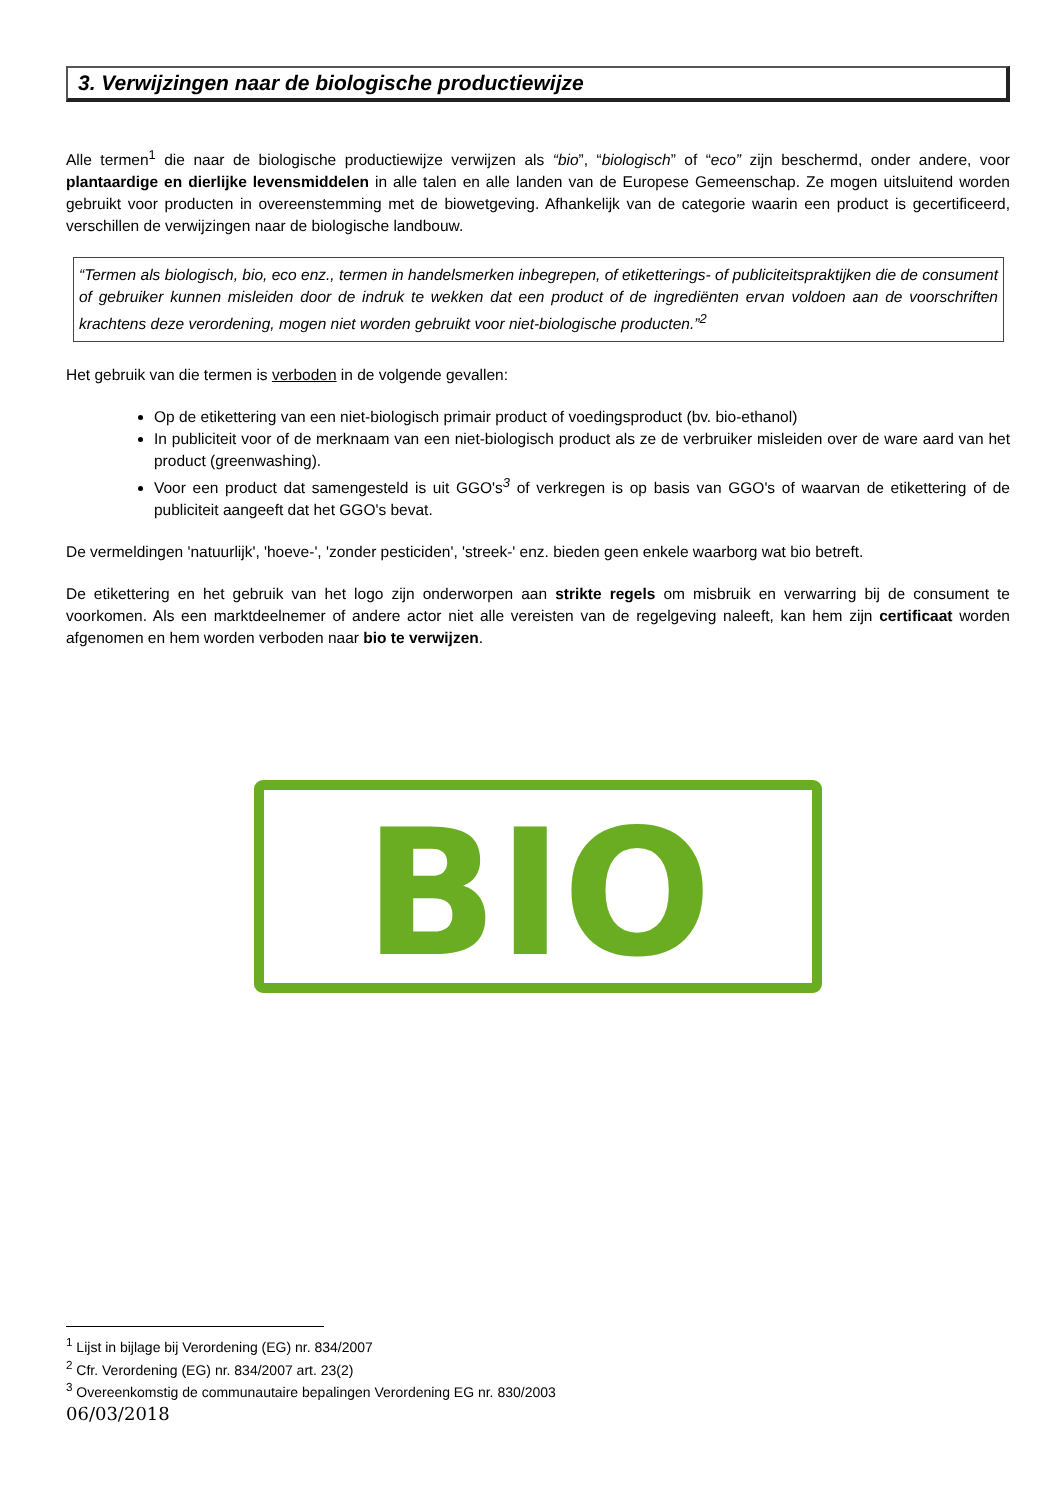3. Verwijzingen naar de biologische productiewijze
Alle termen<sup>1</sup> die naar de biologische productiewijze verwijzen als “bio”, “biologisch” of “eco” zijn beschermd, onder andere, voor plantaardige en dierlijke levensmiddelen in alle talen en alle landen van de Europese Gemeenschap. Ze mogen uitsluitend worden gebruikt voor producten in overeenstemming met de biowetgeving. Afhankelijk van de categorie waarin een product is gecertificeerd, verschillen de verwijzingen naar de biologische landbouw.
“Termen als biologisch, bio, eco enz., termen in handelsmerken inbegrepen, of etiketterings- of publiciteitspraktijken die de consument of gebruiker kunnen misleiden door de indruk te wekken dat een product of de ingrediënten ervan voldoen aan de voorschriften krachtens deze verordening, mogen niet worden gebruikt voor niet-biologische producten.”<sup>2</sup>
Het gebruik van die termen is verboden in de volgende gevallen:
Op de etikettering van een niet-biologisch primair product of voedingsproduct (bv. bio-ethanol)
In publiciteit voor of de merknaam van een niet-biologisch product als ze de verbruiker misleiden over de ware aard van het product (greenwashing).
Voor een product dat samengesteld is uit GGO's<sup>3</sup> of verkregen is op basis van GGO's of waarvan de etikettering of de publiciteit aangeeft dat het GGO's bevat.
De vermeldingen 'natuurlijk', 'hoeve-', 'zonder pesticiden', 'streek-' enz. bieden geen enkele waarborg wat bio betreft.
De etikettering en het gebruik van het logo zijn onderworpen aan strikte regels om misbruik en verwarring bij de consument te voorkomen. Als een marktdeelnemer of andere actor niet alle vereisten van de regelgeving naleeft, kan hem zijn certificaat worden afgenomen en hem worden verboden naar bio te verwijzen.
BIO
<sup>1</sup> Lijst in bijlage bij Verordening (EG) nr. 834/2007
<sup>2</sup> Cfr. Verordening (EG) nr. 834/2007 art. 23(2)
<sup>3</sup> Overeenkomstig de communautaire bepalingen Verordening EG nr. 830/2003
06/03/2018